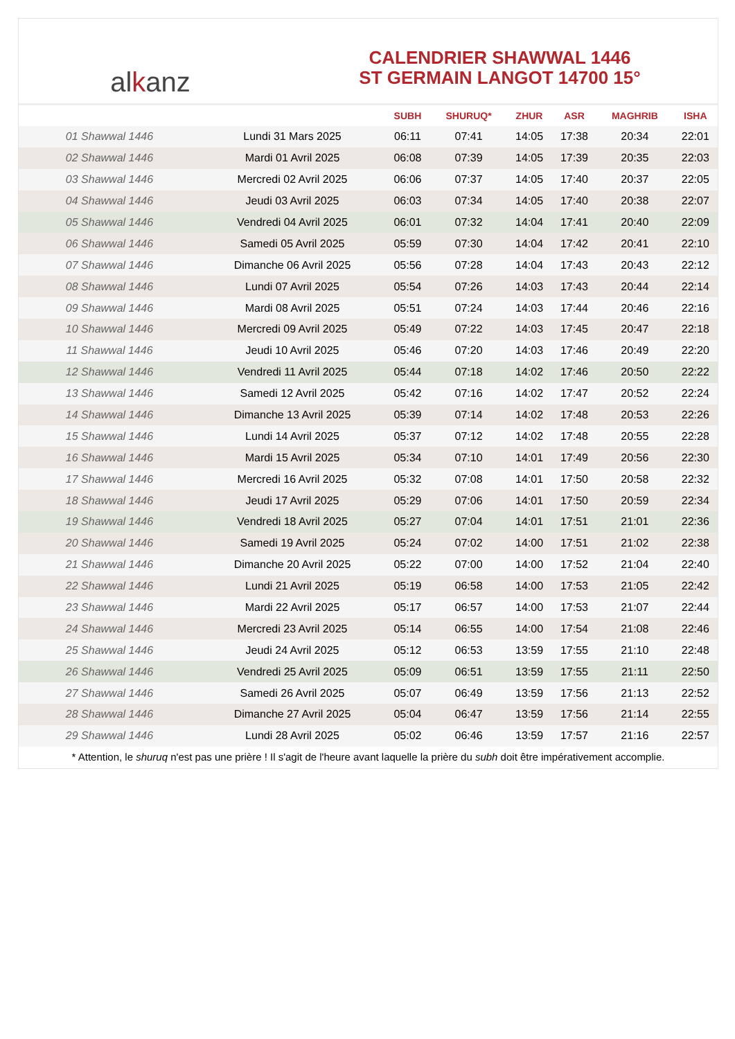al k anz
CALENDRIER SHAWWAL 1446
ST GERMAIN LANGOT 14700 15°
| | | SUBH | SHURUQ* | ZHUR | ASR | MAGHRIB | ISHA |
| --- | --- | --- | --- | --- | --- | --- | --- |
| 01 Shawwal 1446 | Lundi 31 Mars 2025 | 06:11 | 07:41 | 14:05 | 17:38 | 20:34 | 22:01 |
| 02 Shawwal 1446 | Mardi 01 Avril 2025 | 06:08 | 07:39 | 14:05 | 17:39 | 20:35 | 22:03 |
| 03 Shawwal 1446 | Mercredi 02 Avril 2025 | 06:06 | 07:37 | 14:05 | 17:40 | 20:37 | 22:05 |
| 04 Shawwal 1446 | Jeudi 03 Avril 2025 | 06:03 | 07:34 | 14:05 | 17:40 | 20:38 | 22:07 |
| 05 Shawwal 1446 | Vendredi 04 Avril 2025 | 06:01 | 07:32 | 14:04 | 17:41 | 20:40 | 22:09 |
| 06 Shawwal 1446 | Samedi 05 Avril 2025 | 05:59 | 07:30 | 14:04 | 17:42 | 20:41 | 22:10 |
| 07 Shawwal 1446 | Dimanche 06 Avril 2025 | 05:56 | 07:28 | 14:04 | 17:43 | 20:43 | 22:12 |
| 08 Shawwal 1446 | Lundi 07 Avril 2025 | 05:54 | 07:26 | 14:03 | 17:43 | 20:44 | 22:14 |
| 09 Shawwal 1446 | Mardi 08 Avril 2025 | 05:51 | 07:24 | 14:03 | 17:44 | 20:46 | 22:16 |
| 10 Shawwal 1446 | Mercredi 09 Avril 2025 | 05:49 | 07:22 | 14:03 | 17:45 | 20:47 | 22:18 |
| 11 Shawwal 1446 | Jeudi 10 Avril 2025 | 05:46 | 07:20 | 14:03 | 17:46 | 20:49 | 22:20 |
| 12 Shawwal 1446 | Vendredi 11 Avril 2025 | 05:44 | 07:18 | 14:02 | 17:46 | 20:50 | 22:22 |
| 13 Shawwal 1446 | Samedi 12 Avril 2025 | 05:42 | 07:16 | 14:02 | 17:47 | 20:52 | 22:24 |
| 14 Shawwal 1446 | Dimanche 13 Avril 2025 | 05:39 | 07:14 | 14:02 | 17:48 | 20:53 | 22:26 |
| 15 Shawwal 1446 | Lundi 14 Avril 2025 | 05:37 | 07:12 | 14:02 | 17:48 | 20:55 | 22:28 |
| 16 Shawwal 1446 | Mardi 15 Avril 2025 | 05:34 | 07:10 | 14:01 | 17:49 | 20:56 | 22:30 |
| 17 Shawwal 1446 | Mercredi 16 Avril 2025 | 05:32 | 07:08 | 14:01 | 17:50 | 20:58 | 22:32 |
| 18 Shawwal 1446 | Jeudi 17 Avril 2025 | 05:29 | 07:06 | 14:01 | 17:50 | 20:59 | 22:34 |
| 19 Shawwal 1446 | Vendredi 18 Avril 2025 | 05:27 | 07:04 | 14:01 | 17:51 | 21:01 | 22:36 |
| 20 Shawwal 1446 | Samedi 19 Avril 2025 | 05:24 | 07:02 | 14:00 | 17:51 | 21:02 | 22:38 |
| 21 Shawwal 1446 | Dimanche 20 Avril 2025 | 05:22 | 07:00 | 14:00 | 17:52 | 21:04 | 22:40 |
| 22 Shawwal 1446 | Lundi 21 Avril 2025 | 05:19 | 06:58 | 14:00 | 17:53 | 21:05 | 22:42 |
| 23 Shawwal 1446 | Mardi 22 Avril 2025 | 05:17 | 06:57 | 14:00 | 17:53 | 21:07 | 22:44 |
| 24 Shawwal 1446 | Mercredi 23 Avril 2025 | 05:14 | 06:55 | 14:00 | 17:54 | 21:08 | 22:46 |
| 25 Shawwal 1446 | Jeudi 24 Avril 2025 | 05:12 | 06:53 | 13:59 | 17:55 | 21:10 | 22:48 |
| 26 Shawwal 1446 | Vendredi 25 Avril 2025 | 05:09 | 06:51 | 13:59 | 17:55 | 21:11 | 22:50 |
| 27 Shawwal 1446 | Samedi 26 Avril 2025 | 05:07 | 06:49 | 13:59 | 17:56 | 21:13 | 22:52 |
| 28 Shawwal 1446 | Dimanche 27 Avril 2025 | 05:04 | 06:47 | 13:59 | 17:56 | 21:14 | 22:55 |
| 29 Shawwal 1446 | Lundi 28 Avril 2025 | 05:02 | 06:46 | 13:59 | 17:57 | 21:16 | 22:57 |
* Attention, le shuruq n'est pas une prière ! Il s'agit de l'heure avant laquelle la prière du subh doit être impérativement accomplie.